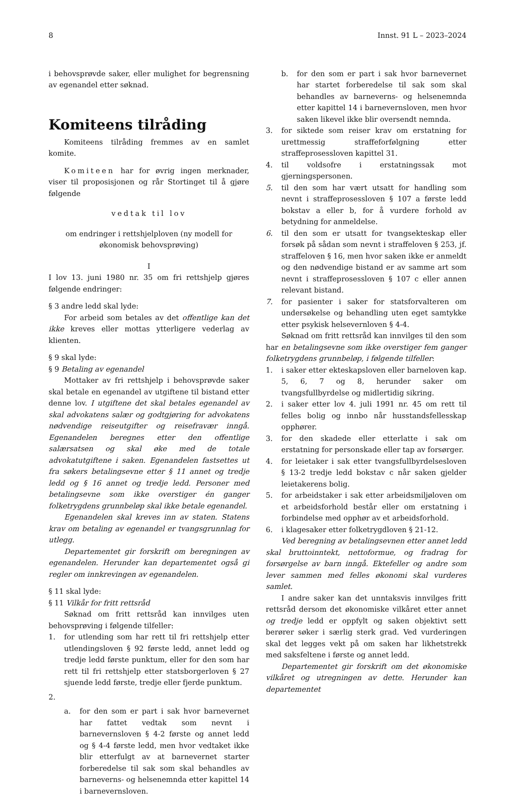8 Innst. 91 L – 2023–2024
i behovsprøvde saker, eller mulighet for begrensning av egenandel etter søknad.
Komiteens tilråding
Komiteens tilråding fremmes av en samlet komite.
Komiteen har for øvrig ingen merknader, viser til proposisjonen og rår Stortinget til å gjøre følgende
vedtak til lov
om endringer i rettshjelploven (ny modell for økonomisk behovsprøving)
I
I lov 13. juni 1980 nr. 35 om fri rettshjelp gjøres følgende endringer:
§ 3 andre ledd skal lyde:
For arbeid som betales av det offentlige kan det ikke kreves eller mottas ytterligere vederlag av klienten.
§ 9 skal lyde:
§ 9 Betaling av egenandel
Mottaker av fri rettshjelp i behovsprøvde saker skal betale en egenandel av utgiftene til bistand etter denne lov. I utgiftene det skal betales egenandel av skal advokatens salær og godtgjøring for advokatens nødvendige reiseutgifter og reisefravær inngå. Egenandelen beregnes etter den offentlige salærsatsen og skal øke med de totale advokatutgiftene i saken. Egenandelen fastsettes ut fra søkers betalingsevne etter § 11 annet og tredje ledd og § 16 annet og tredje ledd. Personer med betalingsevne som ikke overstiger én ganger folketrygdens grunnbeløp skal ikke betale egenandel.
Egenandelen skal kreves inn av staten. Statens krav om betaling av egenandel er tvangsgrunnlag for utlegg.
Departementet gir forskrift om beregningen av egenandelen. Herunder kan departementet også gi regler om innkrevingen av egenandelen.
§ 11 skal lyde:
§ 11 Vilkår for fritt rettsråd
Søknad om fritt rettsråd kan innvilges uten behovsprøving i følgende tilfeller:
1. for utlending som har rett til fri rettshjelp etter utlendingsloven § 92 første ledd, annet ledd og tredje ledd første punktum, eller for den som har rett til fri rettshjelp etter statsborgerloven § 27 sjuende ledd første, tredje eller fjerde punktum.
2.
a. for den som er part i sak hvor barnevernet har fattet vedtak som nevnt i barnevernsloven § 4-2 første og annet ledd og § 4-4 første ledd, men hvor vedtaket ikke blir etterfulgt av at barnevernet starter forberedelse til sak som skal behandles av barneverns- og helsenemnda etter kapittel 14 i barnevernsloven.
b. for den som er part i sak hvor barnevernet har startet forberedelse til sak som skal behandles av barneverns- og helsenemnda etter kapittel 14 i barnevernsloven, men hvor saken likevel ikke blir oversendt nemnda.
3. for siktede som reiser krav om erstatning for urettmessig straffeforfølgning etter straffeprosessloven kapittel 31.
4. til voldsofre i erstatningssak mot gjerningspersonen.
5. til den som har vært utsatt for handling som nevnt i straffeprosessloven § 107 a første ledd bokstav a eller b, for å vurdere forhold av betydning for anmeldelse.
6. til den som er utsatt for tvangsekteskap eller forsøk på sådan som nevnt i straffeloven § 253, jf. straffeloven § 16, men hvor saken ikke er anmeldt og den nødvendige bistand er av samme art som nevnt i straffeprosessloven § 107 c eller annen relevant bistand.
7. for pasienter i saker for statsforvalteren om undersøkelse og behandling uten eget samtykke etter psykisk helsevernloven § 4-4.
Søknad om fritt rettsråd kan innvilges til den som har en betalingsevne som ikke overstiger fem ganger folketrygdens grunnbeløp, i følgende tilfeller:
1. i saker etter ekteskapsloven eller barneloven kap. 5, 6, 7 og 8, herunder saker om tvangsfullbyrdelse og midlertidig sikring.
2. i saker etter lov 4. juli 1991 nr. 45 om rett til felles bolig og innbo når husstandsfellesskap opphører.
3. for den skadede eller etterlatte i sak om erstatning for personskade eller tap av forsørger.
4. for leietaker i sak etter tvangsfullbyrdelsesloven § 13-2 tredje ledd bokstav c når saken gjelder leietakerens bolig.
5. for arbeidstaker i sak etter arbeidsmiljøloven om et arbeidsforhold består eller om erstatning i forbindelse med opphør av et arbeidsforhold.
6. i klagesaker etter folketrygdloven § 21-12.
Ved beregning av betalingsevnen etter annet ledd skal bruttoinntekt, nettoformue, og fradrag for forsørgelse av barn inngå. Ektefeller og andre som lever sammen med felles økonomi skal vurderes samlet.
I andre saker kan det unntaksvis innvilges fritt rettsråd dersom det økonomiske vilkåret etter annet og tredje ledd er oppfylt og saken objektivt sett berører søker i særlig sterk grad. Ved vurderingen skal det legges vekt på om saken har likhetstrekk med saksfeltene i første og annet ledd.
Departementet gir forskrift om det økonomiske vilkåret og utregningen av dette. Herunder kan departementet